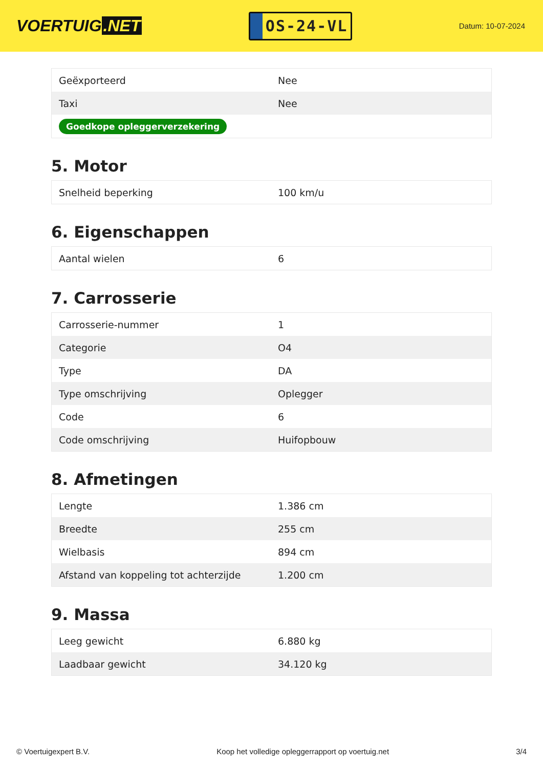VOERTUIG.NET
OS-24-VL
Datum: 10-07-2024
| Geëxporteerd | Nee |
| Taxi | Nee |
| Goedkope opleggerverzekering | |
5. Motor
| Snelheid beperking | 100 km/u |
6. Eigenschappen
| Aantal wielen | 6 |
7. Carrosserie
| Carrosserie-nummer | 1 |
| Categorie | O4 |
| Type | DA |
| Type omschrijving | Oplegger |
| Code | 6 |
| Code omschrijving | Huifopbouw |
8. Afmetingen
| Lengte | 1.386 cm |
| Breedte | 255 cm |
| Wielbasis | 894 cm |
| Afstand van koppeling tot achterzijde | 1.200 cm |
9. Massa
| Leeg gewicht | 6.880 kg |
| Laadbaar gewicht | 34.120 kg |
© Voertuigexpert B.V. Koop het volledige opleggerrapport op voertuig.net 3/4